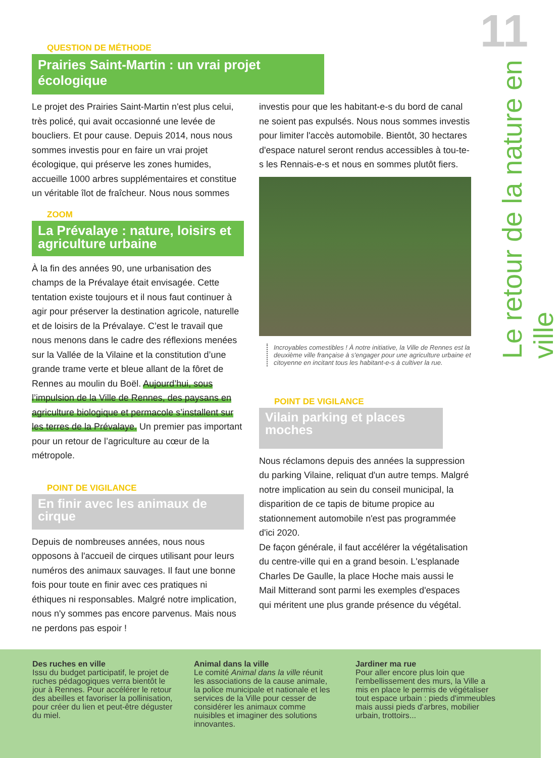11
Le retour de la nature en ville
QUESTION DE MÉTHODE
Prairies Saint-Martin : un vrai projet écologique
Le projet des Prairies Saint-Martin n'est plus celui, très policé, qui avait occasionné une levée de boucliers. Et pour cause. Depuis 2014, nous nous sommes investis pour en faire un vrai projet écologique, qui préserve les zones humides, accueille 1000 arbres supplémentaires et constitue un véritable îlot de fraîcheur. Nous nous sommes
ZOOM
La Prévalaye : nature, loisirs et agriculture urbaine
À la fin des années 90, une urbanisation des champs de la Prévalaye était envisagée. Cette tentation existe toujours et il nous faut continuer à agir pour préserver la destination agricole, naturelle et de loisirs de la Prévalaye. C’est le travail que nous menons dans le cadre des réflexions menées sur la Vallée de la Vilaine et la constitution d’une grande trame verte et bleue allant de la fôret de Rennes au moulin du Boël. Aujourd’hui, sous l’impulsion de la Ville de Rennes, des paysans en agriculture biologique et permacole s’installent sur les terres de la Prévalaye. Un premier pas important pour un retour de l’agriculture au cœur de la métropole.
POINT DE VIGILANCE
En finir avec les animaux de cirque
Depuis de nombreuses années, nous nous opposons à l'accueil de cirques utilisant pour leurs numéros des animaux sauvages. Il faut une bonne fois pour toute en finir avec ces pratiques ni éthiques ni responsables. Malgré notre implication, nous n'y sommes pas encore parvenus. Mais nous ne perdons pas espoir !
investis pour que les habitant-e-s du bord de canal ne soient pas expulsés. Nous nous sommes investis pour limiter l'accès automobile. Bientôt, 30 hectares d'espace naturel seront rendus accessibles à tou-te-s les Rennais-e-s et nous en sommes plutôt fiers.
Incroyables comestibles ! À notre initiative, la Ville de Rennes est la deuxième ville française à s'engager pour une agriculture urbaine et citoyenne en incitant tous les habitant-e-s à cultiver la rue.
POINT DE VIGILANCE
Vilain parking et places moches
Nous réclamons depuis des années la suppression du parking Vilaine, reliquat d'un autre temps. Malgré notre implication au sein du conseil municipal, la disparition de ce tapis de bitume propice au stationnement automobile n'est pas programmée d'ici 2020.
De façon générale, il faut accélérer la végétalisation du centre-ville qui en a grand besoin. L'esplanade Charles De Gaulle, la place Hoche mais aussi le Mail Mitterand sont parmi les exemples d'espaces qui méritent une plus grande présence du végétal.
Des ruches en ville
Issu du budget participatif, le projet de ruches pédagogiques verra bientôt le jour à Rennes. Pour accélérer le retour des abeilles et favoriser la pollinisation, pour créer du lien et peut-être déguster du miel.
Animal dans la ville
Le comité Animal dans la ville réunit les associations de la cause animale, la police municipale et nationale et les services de la Ville pour cesser de considérer les animaux comme nuisibles et imaginer des solutions innovantes.
Jardiner ma rue
Pour aller encore plus loin que l'embellissement des murs, la Ville a mis en place le permis de végétaliser tout espace urbain : pieds d'immeubles mais aussi pieds d'arbres, mobilier urbain, trottoirs...